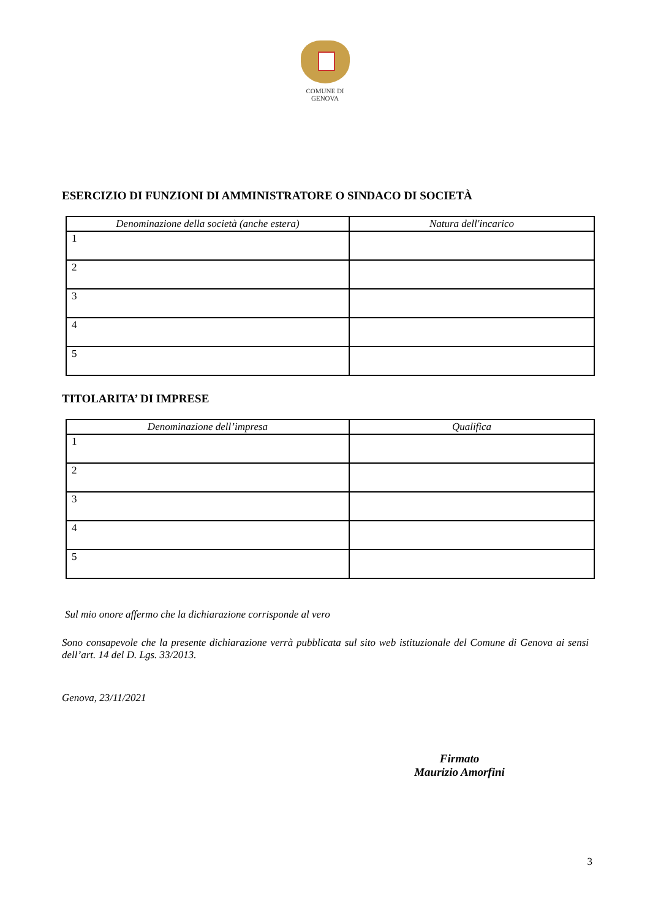COMUNE DI
GENOVA
ESERCIZIO DI FUNZIONI DI AMMINISTRATORE O SINDACO DI SOCIETÀ
| Denominazione della società (anche estera) | Natura dell'incarico |
| --- | --- |
| 1 | |
| 2 | |
| 3 | |
| 4 | |
| 5 | |
TITOLARITA’ DI IMPRESE
| Denominazione dell’impresa | Qualifica |
| --- | --- |
| 1 | |
| 2 | |
| 3 | |
| 4 | |
| 5 | |
Sul mio onore affermo che la dichiarazione corrisponde al vero
Sono consapevole che la presente dichiarazione verrà pubblicata sul sito web istituzionale del Comune di Genova ai sensi dell’art. 14 del D. Lgs. 33/2013.
Genova, 23/11/2021
Firmato
Maurizio Amorfini
3